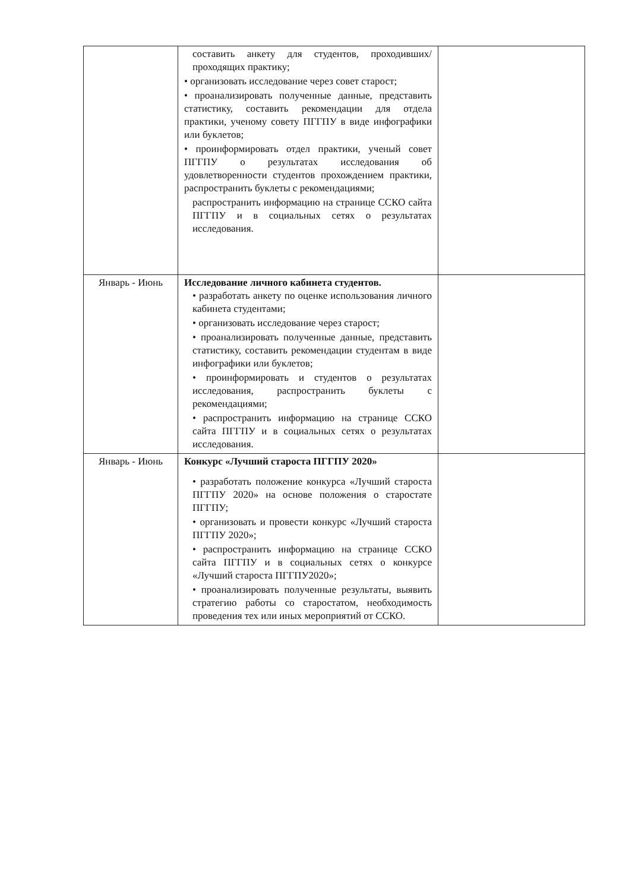| | составить анкету для студентов, проходивших/проходящих практику; • организовать исследование через совет старост; • проанализировать полученные данные, представить статистику, составить рекомендации для отдела практики, ученому совету ПГГПУ в виде инфографики или буклетов; • проинформировать отдел практики, ученый совет ПГГПУ о результатах исследования об удовлетворенности студентов прохождением практики, распространить буклеты с рекомендациями; распространить информацию на странице ССКО сайта ПГГПУ и в социальных сетях о результатах исследования. | |
| Январь - Июнь | Исследование личного кабинета студентов. • разработать анкету по оценке использования личного кабинета студентами; • организовать исследование через старост; • проанализировать полученные данные, представить статистику, составить рекомендации студентам в виде инфографики или буклетов; • проинформировать и студентов о результатах исследования, распространить буклеты с рекомендациями; • распространить информацию на странице ССКО сайта ПГГПУ и в социальных сетях о результатах исследования. | |
| Январь - Июнь | Конкурс «Лучший староста ПГГПУ 2020» • разработать положение конкурса «Лучший староста ПГГПУ 2020» на основе положения о старостате ПГГПУ; • организовать и провести конкурс «Лучший староста ПГГПУ 2020»; • распространить информацию на странице ССКО сайта ПГГПУ и в социальных сетях о конкурсе «Лучший староста ПГГПУ2020»; • проанализировать полученные результаты, выявить стратегию работы со старостатом, необходимость проведения тех или иных мероприятий от ССКО. | |